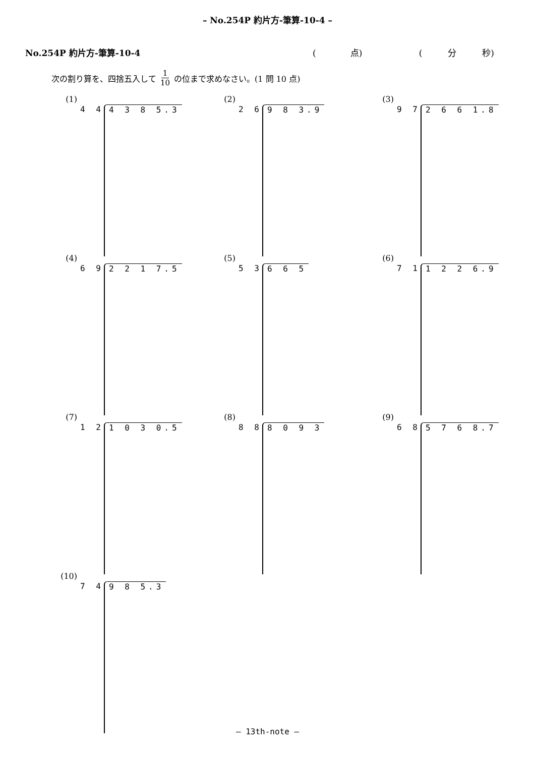– No.254P 約片方-筆算-10-4 –
No.254P 約片方-筆算-10-4 (　　　　点) (　　　分　　　秒)
次の割り算を、四捨五入して 1 10 の位まで求めなさい。(1 問 10 点)
(1) 4 4 4 3 8 5.3
(2) 2 6 9 8 3.9
(3) 9 7 2 6 6 1.8
(4) 6 9 2 2 1 7.5
(5) 5 3 6 6 5
(6) 7 1 1 2 2 6.9
(7) 1 2 1 0 3 0.5
(8) 8 8 8 0 9 3
(9) 6 8 5 7 6 8.7
(10) 7 4 9 8 5.3
– 13th-note –